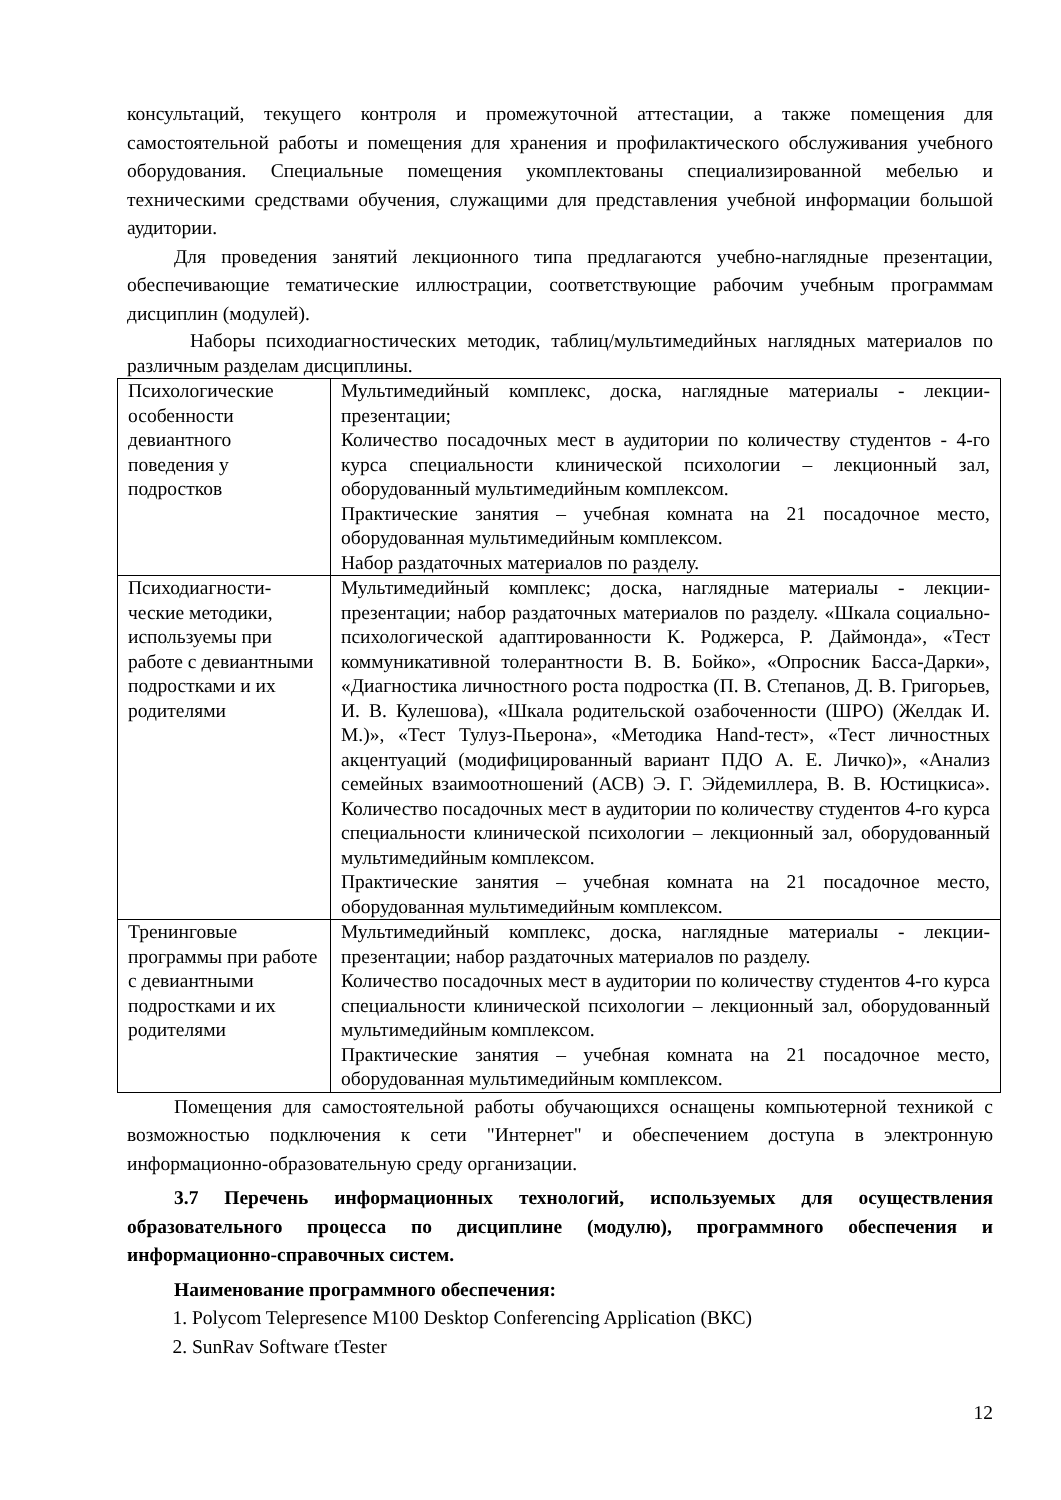консультаций, текущего контроля и промежуточной аттестации, а также помещения для самостоятельной работы и помещения для хранения и профилактического обслуживания учебного оборудования. Специальные помещения укомплектованы специализированной мебелью и техническими средствами обучения, служащими для представления учебной информации большой аудитории.
Для проведения занятий лекционного типа предлагаются учебно-наглядные презентации, обеспечивающие тематические иллюстрации, соответствующие рабочим учебным программам дисциплин (модулей).
Наборы психодиагностических методик, таблиц/мультимедийных наглядных материалов по различным разделам дисциплины.
| Психологические особенности девиантного поведения у подростков | Мультимедийный комплекс, доска, наглядные материалы - лекции-презентации; Количество посадочных мест в аудитории по количеству студентов - 4-го курса специальности клинической психологии – лекционный зал, оборудованный мультимедийным комплексом. Практические занятия – учебная комната на 21 посадочное место, оборудованная мультимедийным комплексом. Набор раздаточных материалов по разделу. |
| Психодиагности-ческие методики, используемы при работе с девиантными подростками и их родителями | Мультимедийный комплекс; доска, наглядные материалы - лекции-презентации; набор раздаточных материалов по разделу. «Шкала социально-психологической адаптированности К. Роджерса, Р. Даймонда», «Тест коммуникативной толерантности В. В. Бойко», «Опросник Басса-Дарки», «Диагностика личностного роста подростка (П. В. Степанов, Д. В. Григорьев, И. В. Кулешова), «Шкала родительской озабоченности (ШРО) (Желдак И. М.)», «Тест Тулуз-Пьерона», «Методика Hand-тест», «Тест личностных акцентуаций (модифицированный вариант ПДО А. Е. Личко)», «Анализ семейных взаимоотношений (АСВ) Э. Г. Эйдемиллера, В. В. Юстицкиса». Количество посадочных мест в аудитории по количеству студентов 4-го курса специальности клинической психологии – лекционный зал, оборудованный мультимедийным комплексом. Практические занятия – учебная комната на 21 посадочное место, оборудованная мультимедийным комплексом. |
| Тренинговые программы при работе с девиантными подростками и их родителями | Мультимедийный комплекс, доска, наглядные материалы - лекции-презентации; набор раздаточных материалов по разделу. Количество посадочных мест в аудитории по количеству студентов 4-го курса специальности клинической психологии – лекционный зал, оборудованный мультимедийным комплексом. Практические занятия – учебная комната на 21 посадочное место, оборудованная мультимедийным комплексом. |
Помещения для самостоятельной работы обучающихся оснащены компьютерной техникой с возможностью подключения к сети "Интернет" и обеспечением доступа в электронную информационно-образовательную среду организации.
3.7 Перечень информационных технологий, используемых для осуществления образовательного процесса по дисциплине (модулю), программного обеспечения и информационно-справочных систем.
Наименование программного обеспечения:
1. Polycom Telepresence M100 Desktop Conferencing Application (ВКС)
2. SunRav Software tTester
12